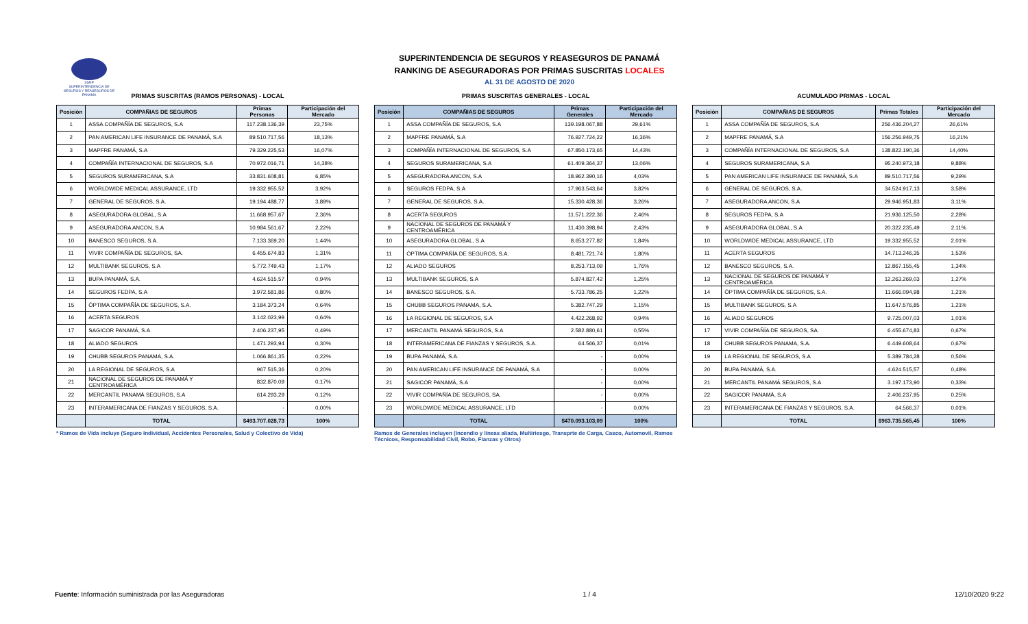SSRP
SUPERINTENDENCIA DE SEGUROS Y REASEGUROS DE PANAMÁ
SUPERINTENDENCIA DE SEGUROS Y REASEGUROS DE PANAMÁ
RANKING DE ASEGURADORAS POR PRIMAS SUSCRITAS LOCALES
AL 31 DE AGOSTO DE 2020
PRIMAS SUSCRITAS (RAMOS PERSONAS) - LOCAL
| Posición | COMPAÑIAS DE SEGUROS | Primas Personas | Participación del Mercado |
| --- | --- | --- | --- |
| 1 | ASSA COMPAÑÍA DE SEGUROS, S.A | 117.238.136,39 | 23,75% |
| 2 | PAN AMERICAN LIFE INSURANCE DE PANAMÁ, S.A | 89.510.717,56 | 18,13% |
| 3 | MAPFRE PANAMÁ, S.A | 79.329.225,53 | 16,07% |
| 4 | COMPAÑÍA INTERNACIONAL DE SEGUROS, S.A | 70.972.016,71 | 14,38% |
| 5 | SEGUROS SURAMERICANA, S.A | 33.831.608,81 | 6,85% |
| 6 | WORLDWIDE MEDICAL ASSURANCE, LTD | 19.332.955,52 | 3,92% |
| 7 | GENERAL DE SEGUROS, S.A. | 19.194.488,77 | 3,89% |
| 8 | ASEGURADORA GLOBAL, S.A | 11.668.957,67 | 2,36% |
| 9 | ASEGURADORA ANCON, S.A | 10.984.561,67 | 2,22% |
| 10 | BANESCO SEGUROS, S.A. | 7.133.369,20 | 1,44% |
| 11 | VIVIR COMPAÑÍA DE SEGUROS, SA. | 6.455.674,83 | 1,31% |
| 12 | MULTIBANK SEGUROS, S.A | 5.772.749,43 | 1,17% |
| 13 | BUPA PANAMÁ, S.A. | 4.624.515,57 | 0,94% |
| 14 | SEGUROS FEDPA, S.A | 3.972.581,86 | 0,80% |
| 15 | ÓPTIMA COMPAÑÍA DE SEGUROS, S.A. | 3.184.373,24 | 0,64% |
| 16 | ACERTA SEGUROS | 3.142.023,99 | 0,64% |
| 17 | SAGICOR PANAMÁ, S.A | 2.406.237,95 | 0,49% |
| 18 | ALIADO SEGUROS | 1.471.293,94 | 0,30% |
| 19 | CHUBB SEGUROS PANAMA, S.A. | 1.066.861,35 | 0,22% |
| 20 | LA REGIONAL DE SEGUROS, S.A | 967.515,36 | 0,20% |
| 21 | NACIONAL DE SEGUROS DE PANAMÁ Y CENTROAMÉRICA | 832.870,09 | 0,17% |
| 22 | MERCANTIL PANAMÁ SEGUROS, S.A | 614.293,29 | 0,12% |
| 23 | INTERAMERICANA DE FIANZAS Y SEGUROS, S.A. | - | 0,00% |
| | TOTAL | $493.707.028,73 | 100% |
* Ramos de Vida incluye (Seguro Individual, Accidentes Personales, Salud y Colectivo de Vida)
PRIMAS SUSCRITAS GENERALES - LOCAL
| Posición | COMPAÑIAS DE SEGUROS | Primas Generales | Participación del Mercado |
| --- | --- | --- | --- |
| 1 | ASSA COMPAÑÍA DE SEGUROS, S.A | 139.198.067,88 | 29,61% |
| 2 | MAPFRE PANAMÁ, S.A | 76.927.724,22 | 16,36% |
| 3 | COMPAÑÍA INTERNACIONAL DE SEGUROS, S.A | 67.850.173,65 | 14,43% |
| 4 | SEGUROS SURAMERICANA, S.A | 61.409.364,37 | 13,06% |
| 5 | ASEGURADORA ANCON, S.A | 18.962.390,16 | 4,03% |
| 6 | SEGUROS FEDPA, S.A | 17.963.543,64 | 3,82% |
| 7 | GENERAL DE SEGUROS, S.A. | 15.330.428,36 | 3,26% |
| 8 | ACERTA SEGUROS | 11.571.222,36 | 2,46% |
| 9 | NACIONAL DE SEGUROS DE PANAMÁ Y CENTROAMÉRICA | 11.430.398,94 | 2,43% |
| 10 | ASEGURADORA GLOBAL, S.A | 8.653.277,82 | 1,84% |
| 11 | ÓPTIMA COMPAÑÍA DE SEGUROS, S.A. | 8.481.721,74 | 1,80% |
| 12 | ALIADO SEGUROS | 8.253.713,09 | 1,76% |
| 13 | MULTIBANK SEGUROS, S.A | 5.874.827,42 | 1,25% |
| 14 | BANESCO SEGUROS, S.A. | 5.733.786,25 | 1,22% |
| 15 | CHUBB SEGUROS PANAMA, S.A. | 5.382.747,29 | 1,15% |
| 16 | LA REGIONAL DE SEGUROS, S.A | 4.422.268,92 | 0,94% |
| 17 | MERCANTIL PANAMÁ SEGUROS, S.A | 2.582.880,61 | 0,55% |
| 18 | INTERAMERICANA DE FIANZAS Y SEGUROS, S.A. | 64.566,37 | 0,01% |
| 19 | BUPA PANAMÁ, S.A. | - | 0,00% |
| 20 | PAN AMERICAN LIFE INSURANCE DE PANAMÁ, S.A | - | 0,00% |
| 21 | SAGICOR PANAMÁ, S.A | - | 0,00% |
| 22 | VIVIR COMPAÑÍA DE SEGUROS, SA. | - | 0,00% |
| 23 | WORLDWIDE MEDICAL ASSURANCE, LTD | - | 0,00% |
| | TOTAL | $470.093.103,09 | 100% |
Ramos de Generales incluyen (Incendio y líneas aliada, Multiriesgo, Transprte de Carga, Casco, Automovil, Ramos Técnicos, Responsabilidad Civil, Robo, Fianzas y Otros)
ACUMULADO PRIMAS - LOCAL
| Posición | COMPAÑIAS DE SEGUROS | Primas Totales | Participación del Mercado |
| --- | --- | --- | --- |
| 1 | ASSA COMPAÑÍA DE SEGUROS, S.A | 256.436.204,27 | 26,61% |
| 2 | MAPFRE PANAMÁ, S.A | 156.256.949,75 | 16,21% |
| 3 | COMPAÑÍA INTERNACIONAL DE SEGUROS, S.A | 138.822.190,36 | 14,40% |
| 4 | SEGUROS SURAMERICANA, S.A | 95.240.973,18 | 9,88% |
| 5 | PAN AMERICAN LIFE INSURANCE DE PANAMÁ, S.A | 89.510.717,56 | 9,29% |
| 6 | GENERAL DE SEGUROS, S.A. | 34.524.917,13 | 3,58% |
| 7 | ASEGURADORA ANCON, S.A | 29.946.951,83 | 3,11% |
| 8 | SEGUROS FEDPA, S.A | 21.936.125,50 | 2,28% |
| 9 | ASEGURADORA GLOBAL, S.A | 20.322.235,49 | 2,11% |
| 10 | WORLDWIDE MEDICAL ASSURANCE, LTD | 19.332.955,52 | 2,01% |
| 11 | ACERTA SEGUROS | 14.713.246,35 | 1,53% |
| 12 | BANESCO SEGUROS, S.A. | 12.867.155,45 | 1,34% |
| 13 | NACIONAL DE SEGUROS DE PANAMÁ Y CENTROAMÉRICA | 12.263.269,03 | 1,27% |
| 14 | ÓPTIMA COMPAÑÍA DE SEGUROS, S.A. | 11.666.094,98 | 1,21% |
| 15 | MULTIBANK SEGUROS, S.A | 11.647.576,85 | 1,21% |
| 16 | ALIADO SEGUROS | 9.725.007,03 | 1,01% |
| 17 | VIVIR COMPAÑÍA DE SEGUROS, SA. | 6.455.674,83 | 0,67% |
| 18 | CHUBB SEGUROS PANAMA, S.A. | 6.449.608,64 | 0,67% |
| 19 | LA REGIONAL DE SEGUROS, S.A | 5.389.784,28 | 0,56% |
| 20 | BUPA PANAMÁ, S.A. | 4.624.515,57 | 0,48% |
| 21 | MERCANTIL PANAMÁ SEGUROS, S.A | 3.197.173,90 | 0,33% |
| 22 | SAGICOR PANAMÁ, S.A | 2.406.237,95 | 0,25% |
| 23 | INTERAMERICANA DE FIANZAS Y SEGUROS, S.A. | 64.566,37 | 0,01% |
| | TOTAL | $963.735.565,45 | 100% |
Fuente: Información suministrada por las Aseguradoras 1 / 4 12/10/2020 9:22